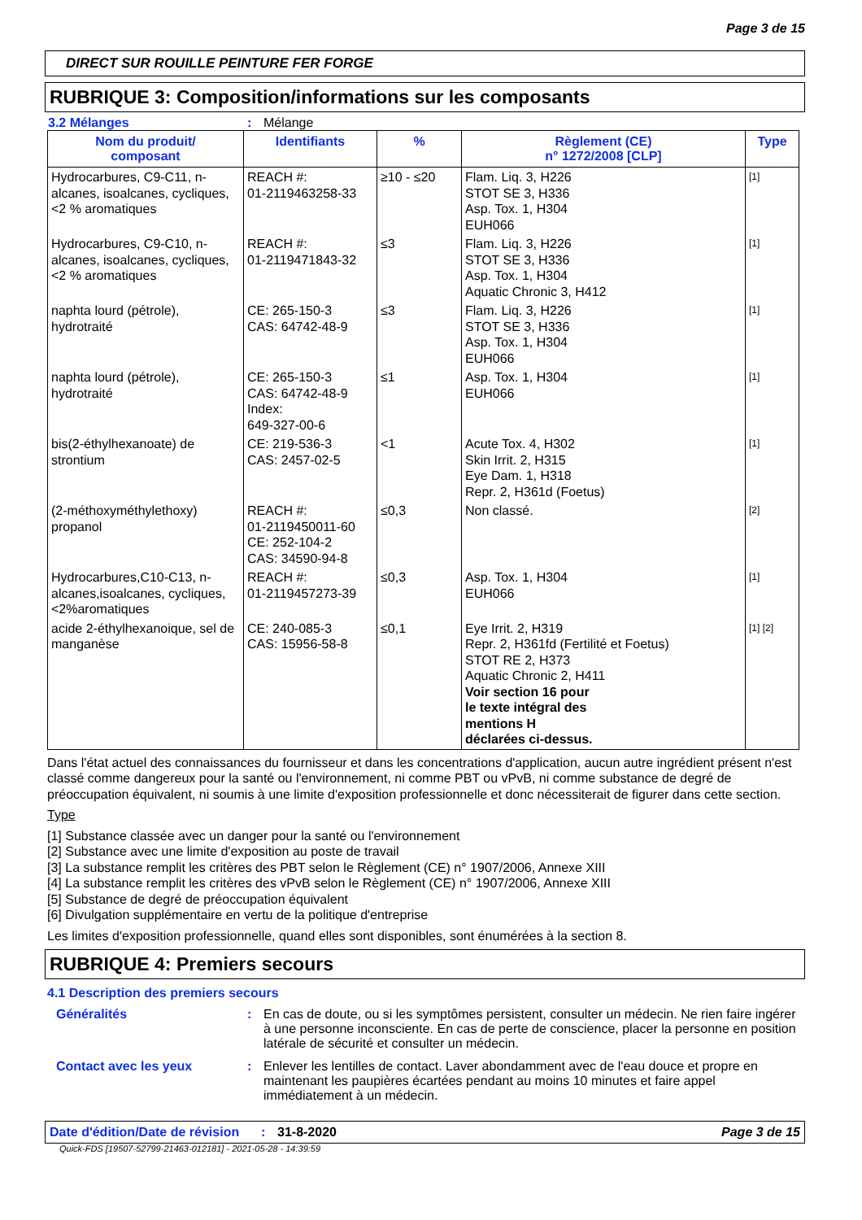Page 3 de 15
DIRECT SUR ROUILLE PEINTURE FER FORGE
RUBRIQUE 3: Composition/informations sur les composants
3.2 Mélanges: Mélange
| Nom du produit/ composant | Identifiants | % | Règlement (CE) n° 1272/2008 [CLP] | Type |
| --- | --- | --- | --- | --- |
| Hydrocarbures, C9-C11, n-alcanes, isoalcanes, cycliques, <2 % aromatiques | REACH #: 01-2119463258-33 | ≥10 - ≤20 | Flam. Liq. 3, H226 STOT SE 3, H336 Asp. Tox. 1, H304 EUH066 | [1] |
| Hydrocarbures, C9-C10, n-alcanes, isoalcanes, cycliques, <2 % aromatiques | REACH #: 01-2119471843-32 | ≤3 | Flam. Liq. 3, H226 STOT SE 3, H336 Asp. Tox. 1, H304 Aquatic Chronic 3, H412 | [1] |
| naphta lourd (pétrole), hydrotraité | CE: 265-150-3 CAS: 64742-48-9 | ≤3 | Flam. Liq. 3, H226 STOT SE 3, H336 Asp. Tox. 1, H304 EUH066 | [1] |
| naphta lourd (pétrole), hydrotraité | CE: 265-150-3 CAS: 64742-48-9 Index: 649-327-00-6 | ≤1 | Asp. Tox. 1, H304 EUH066 | [1] |
| bis(2-éthylhexanoate) de strontium | CE: 219-536-3 CAS: 2457-02-5 | <1 | Acute Tox. 4, H302 Skin Irrit. 2, H315 Eye Dam. 1, H318 Repr. 2, H361d (Foetus) | [1] |
| (2-méthoxyméthylethoxy) propanol | REACH #: 01-2119450011-60 CE: 252-104-2 CAS: 34590-94-8 | ≤0,3 | Non classé. | [2] |
| Hydrocarbures,C10-C13, n-alcanes,isoalcanes, cycliques,<2%aromatiques | REACH #: 01-2119457273-39 | ≤0,3 | Asp. Tox. 1, H304 EUH066 | [1] |
| acide 2-éthylhexanoique, sel de manganèse | CE: 240-085-3 CAS: 15956-58-8 | ≤0,1 | Eye Irrit. 2, H319 Repr. 2, H361fd (Fertilité et Foetus) STOT RE 2, H373 Aquatic Chronic 2, H411 Voir section 16 pour le texte intégral des mentions H déclarées ci-dessus. | [1] [2] |
Dans l'état actuel des connaissances du fournisseur et dans les concentrations d'application, aucun autre ingrédient présent n'est classé comme dangereux pour la santé ou l'environnement, ni comme PBT ou vPvB, ni comme substance de degré de préoccupation équivalent, ni soumis à une limite d'exposition professionnelle et donc nécessiterait de figurer dans cette section.
Type
[1] Substance classée avec un danger pour la santé ou l'environnement
[2] Substance avec une limite d'exposition au poste de travail
[3] La substance remplit les critères des PBT selon le Règlement (CE) n° 1907/2006, Annexe XIII
[4] La substance remplit les critères des vPvB selon le Règlement (CE) n° 1907/2006, Annexe XIII
[5] Substance de degré de préoccupation équivalent
[6] Divulgation supplémentaire en vertu de la politique d'entreprise
Les limites d'exposition professionnelle, quand elles sont disponibles, sont énumérées à la section 8.
RUBRIQUE 4: Premiers secours
4.1 Description des premiers secours
Généralités: En cas de doute, ou si les symptômes persistent, consulter un médecin. Ne rien faire ingérer à une personne inconsciente. En cas de perte de conscience, placer la personne en position latérale de sécurité et consulter un médecin.
Contact avec les yeux: Enlever les lentilles de contact. Laver abondamment avec de l'eau douce et propre en maintenant les paupières écartées pendant au moins 10 minutes et faire appel immédiatement à un médecin.
Date d'édition/Date de révision: 31-8-2020 Page 3 de 15
Quick-FDS [19507-52799-21463-012181] - 2021-05-28 - 14:39:59